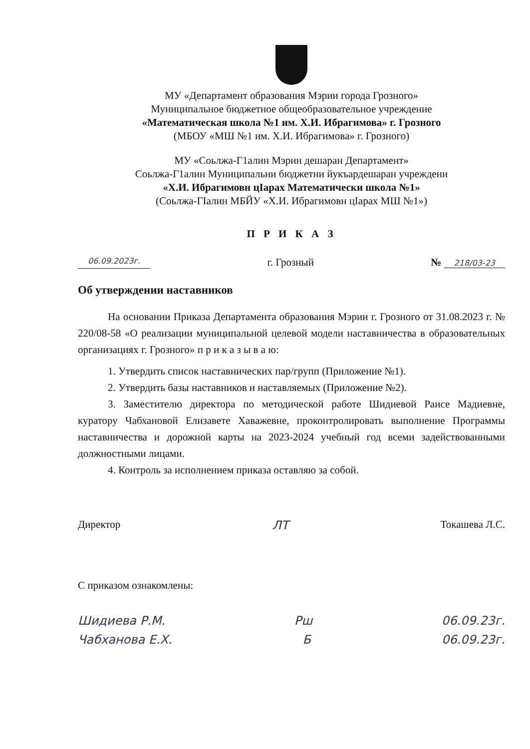МУ «Департамент образования Мэрии города Грозного»
Муниципальное бюджетное общеобразовательное учреждение
«Математическая школа №1 им. Х.И. Ибрагимова» г. Грозного
(МБОУ «МШ №1 им. Х.И. Ибрагимова» г. Грозного)
МУ «Соьлжа-Г1алин Мэрин дешаран Департамент»
Соьлжа-Г1алин Муниципальни бюджетни йукъардешаран учреждени
«Х.И. Ибрагимовн цIарах Математически школа №1»
(Соьлжа-ГIалин МБЙУ «Х.И. Ибрагимовн цIарах МШ №1»)
П Р И К А З
06.09.2023г. г. Грозный № 218/03-23
Об утверждении наставников
На основании Приказа Департамента образования Мэрии г. Грозного от 31.08.2023 г. № 220/08-58 «О реализации муниципальной целевой модели наставничества в образовательных организациях г. Грозного» п р и к а з ы в а ю:
1. Утвердить список наставнических пар/групп (Приложение №1).
2. Утвердить базы наставников и наставляемых (Приложение №2).
3. Заместителю директора по методической работе Шидиевой Раисе Мадиевне, куратору Чабхановой Елизавете Хаважевне, проконтролировать выполнение Программы наставничества и дорожной карты на 2023-2024 учебный год всеми задействованными должностными лицами.
4. Контроль за исполнением приказа оставляю за собой.
Директор ЛТ Токашева Л.С.
С приказом ознакомлены:
Шидиева Р.М. Рш 06.09.23г.
Чабханова Е.Х. Б 06.09.23г.